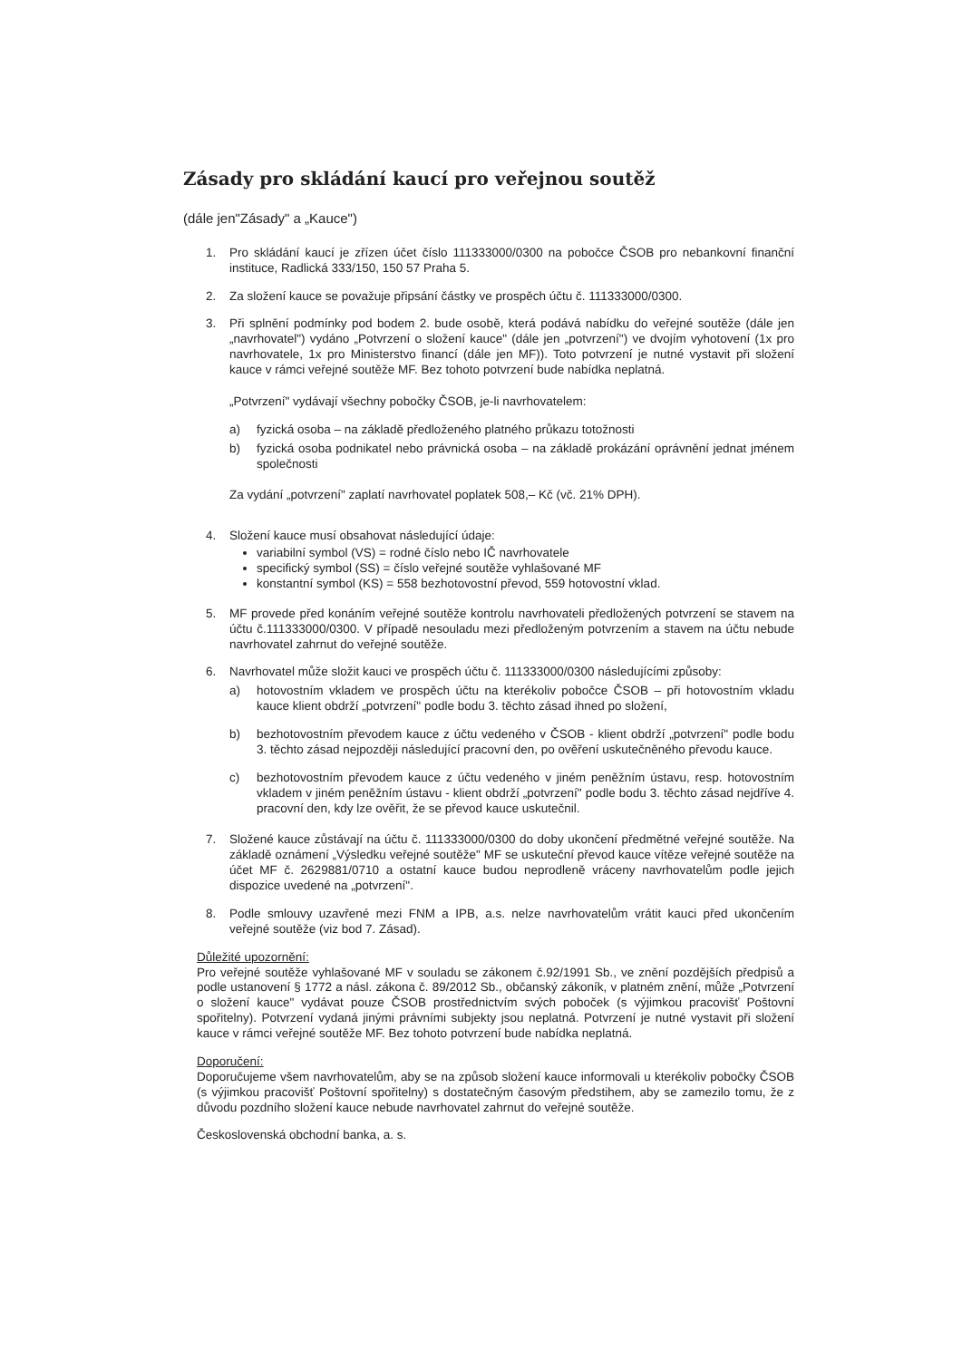Zásady pro skládání kaucí pro veřejnou soutěž
(dále jen"Zásady" a „Kauce")
1. Pro skládání kaucí je zřízen účet číslo 111333000/0300 na pobočce ČSOB pro nebankovní finanční instituce, Radlická 333/150, 150 57 Praha 5.
2. Za složení kauce se považuje připsání částky ve prospěch účtu č. 111333000/0300.
3. Při splnění podmínky pod bodem 2. bude osobě, která podává nabídku do veřejné soutěže (dále jen „navrhovatel") vydáno „Potvrzení o složení kauce" (dále jen „potvrzení") ve dvojím vyhotovení (1x pro navrhovatele, 1x pro Ministerstvo financí (dále jen MF)). Toto potvrzení je nutné vystavit při složení kauce v rámci veřejné soutěže MF. Bez tohoto potvrzení bude nabídka neplatná.
„Potvrzení" vydávají všechny pobočky ČSOB, je-li navrhovatelem:
a) fyzická osoba – na základě předloženého platného průkazu totožnosti
b) fyzická osoba podnikatel nebo právnická osoba – na základě prokázání oprávnění jednat jménem společnosti
Za vydání „potvrzení" zaplatí navrhovatel poplatek 508,– Kč (vč. 21% DPH).
4. Složení kauce musí obsahovat následující údaje:
variabilní symbol (VS) = rodné číslo nebo IČ navrhovatele
specifický symbol (SS) = číslo veřejné soutěže vyhlašované MF
konstantní symbol (KS) = 558 bezhotovostní převod, 559 hotovostní vklad.
5. MF provede před konáním veřejné soutěže kontrolu navrhovateli předložených potvrzení se stavem na účtu č.111333000/0300. V případě nesouladu mezi předloženým potvrzením a stavem na účtu nebude navrhovatel zahrnut do veřejné soutěže.
6. Navrhovatel může složit kauci ve prospěch účtu č. 111333000/0300 následujícími způsoby:
a) hotovostním vkladem ve prospěch účtu na kterékoliv pobočce ČSOB – při hotovostním vkladu kauce klient obdrží „potvrzení" podle bodu 3. těchto zásad ihned po složení,
b) bezhotovostním převodem kauce z účtu vedeného v ČSOB - klient obdrží „potvrzení" podle bodu 3. těchto zásad nejpozději následující pracovní den, po ověření uskutečněného převodu kauce.
c) bezhotovostním převodem kauce z účtu vedeného v jiném peněžním ústavu, resp. hotovostním vkladem v jiném peněžním ústavu - klient obdrží „potvrzení" podle bodu 3. těchto zásad nejdříve 4. pracovní den, kdy lze ověřit, že se převod kauce uskutečnil.
7. Složené kauce zůstávají na účtu č. 111333000/0300 do doby ukončení předmětné veřejné soutěže. Na základě oznámení „Výsledku veřejné soutěže" MF se uskuteční převod kauce vítěze veřejné soutěže na účet MF č. 2629881/0710 a ostatní kauce budou neprodleně vráceny navrhovatelům podle jejich dispozice uvedené na „potvrzení".
8. Podle smlouvy uzavřené mezi FNM a IPB, a.s. nelze navrhovatelům vrátit kauci před ukončením veřejné soutěže (viz bod 7. Zásad).
Důležité upozornění:
Pro veřejné soutěže vyhlašované MF v souladu se zákonem č.92/1991 Sb., ve znění pozdějších předpisů a podle ustanovení § 1772 a násl. zákona č. 89/2012 Sb., občanský zákoník, v platném znění, může „Potvrzení o složení kauce" vydávat pouze ČSOB prostřednictvím svých poboček (s výjimkou pracovišť Poštovní spořitelny). Potvrzení vydaná jinými právními subjekty jsou neplatná. Potvrzení je nutné vystavit při složení kauce v rámci veřejné soutěže MF. Bez tohoto potvrzení bude nabídka neplatná.
Doporučení:
Doporučujeme všem navrhovatelům, aby se na způsob složení kauce informovali u kterékoliv pobočky ČSOB (s výjimkou pracovišť Poštovní spořitelny) s dostatečným časovým předstihem, aby se zamezilo tomu, že z důvodu pozdního složení kauce nebude navrhovatel zahrnut do veřejné soutěže.
Československá obchodní banka, a. s.